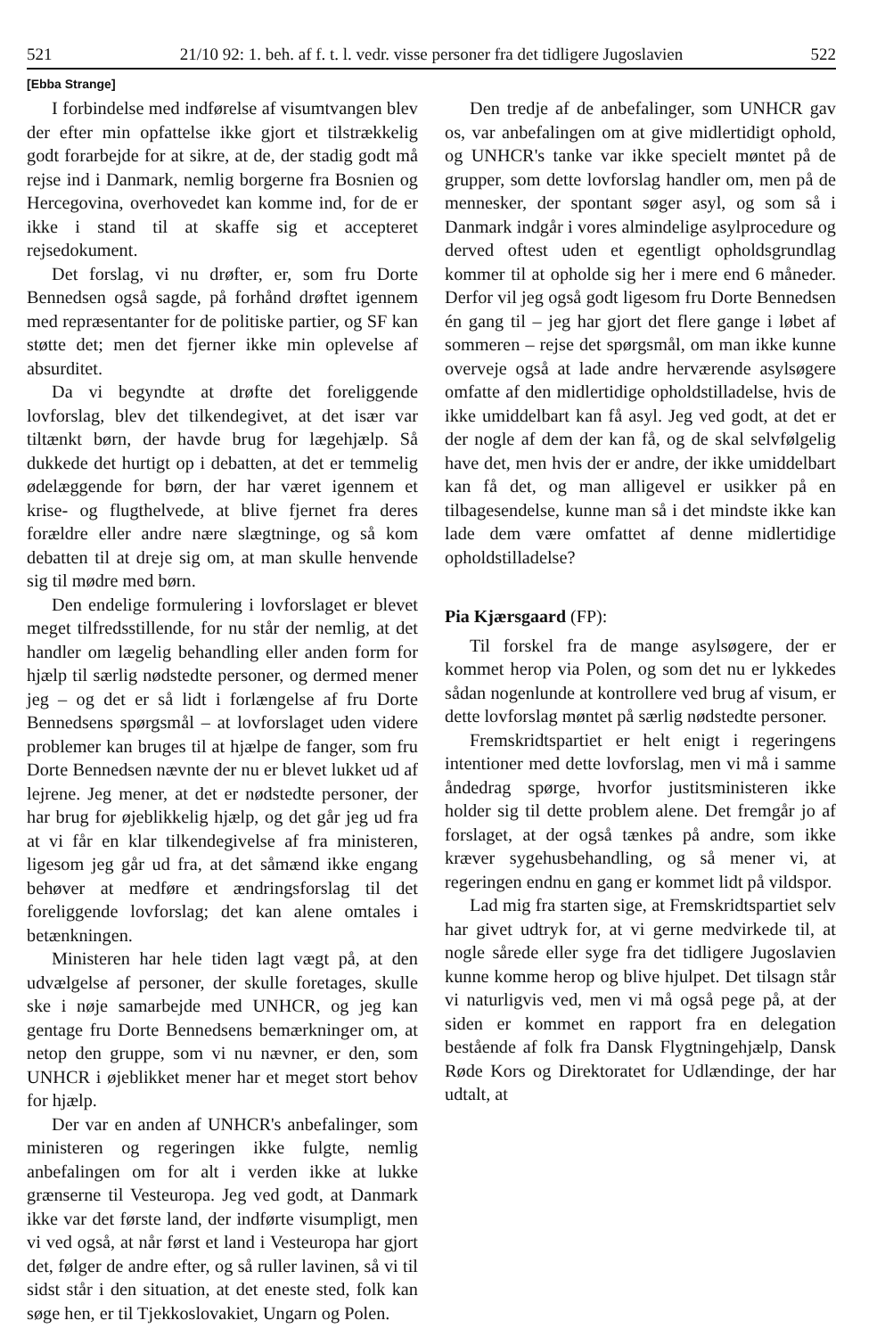521 21/10 92: 1. beh. af f. t. l. vedr. visse personer fra det tidligere Jugoslavien 522
[Ebba Strange]
I forbindelse med indførelse af visumtvangen blev der efter min opfattelse ikke gjort et tilstrækkelig godt forarbejde for at sikre, at de, der stadig godt må rejse ind i Danmark, nemlig borgerne fra Bosnien og Hercegovina, overhovedet kan komme ind, for de er ikke i stand til at skaffe sig et accepteret rejsedokument.
Det forslag, vi nu drøfter, er, som fru Dorte Bennedsen også sagde, på forhånd drøftet igennem med repræsentanter for de politiske partier, og SF kan støtte det; men det fjerner ikke min oplevelse af absurditet.
Da vi begyndte at drøfte det foreliggende lovforslag, blev det tilkendegivet, at det især var tiltænkt børn, der havde brug for lægehjælp. Så dukkede det hurtigt op i debatten, at det er temmelig ødelæggende for børn, der har været igennem et krise- og flugthelvede, at blive fjernet fra deres forældre eller andre nære slægtninge, og så kom debatten til at dreje sig om, at man skulle henvende sig til mødre med børn.
Den endelige formulering i lovforslaget er blevet meget tilfredsstillende, for nu står der nemlig, at det handler om lægelig behandling eller anden form for hjælp til særlig nødstedte personer, og dermed mener jeg – og det er så lidt i forlængelse af fru Dorte Bennedsens spørgsmål – at lovforslaget uden videre problemer kan bruges til at hjælpe de fanger, som fru Dorte Bennedsen nævnte der nu er blevet lukket ud af lejrene. Jeg mener, at det er nødstedte personer, der har brug for øjeblikkelig hjælp, og det går jeg ud fra at vi får en klar tilkendegivelse af fra ministeren, ligesom jeg går ud fra, at det såmænd ikke engang behøver at medføre et ændringsforslag til det foreliggende lovforslag; det kan alene omtales i betænkningen.
Ministeren har hele tiden lagt vægt på, at den udvælgelse af personer, der skulle foretages, skulle ske i nøje samarbejde med UNHCR, og jeg kan gentage fru Dorte Bennedsens bemærkninger om, at netop den gruppe, som vi nu nævner, er den, som UNHCR i øjeblikket mener har et meget stort behov for hjælp.
Der var en anden af UNHCR's anbefalinger, som ministeren og regeringen ikke fulgte, nemlig anbefalingen om for alt i verden ikke at lukke grænserne til Vesteuropa. Jeg ved godt, at Danmark ikke var det første land, der indførte visumpligt, men vi ved også, at når først et land i Vesteuropa har gjort det, følger de andre efter, og så ruller lavinen, så vi til sidst står i den situation, at det eneste sted, folk kan søge hen, er til Tjekkoslovakiet, Ungarn og Polen.
Den tredje af de anbefalinger, som UNHCR gav os, var anbefalingen om at give midlertidigt ophold, og UNHCR's tanke var ikke specielt møntet på de grupper, som dette lovforslag handler om, men på de mennesker, der spontant søger asyl, og som så i Danmark indgår i vores almindelige asylprocedure og derved oftest uden et egentligt opholdsgrundlag kommer til at opholde sig her i mere end 6 måneder. Derfor vil jeg også godt ligesom fru Dorte Bennedsen én gang til – jeg har gjort det flere gange i løbet af sommeren – rejse det spørgsmål, om man ikke kunne overveje også at lade andre herværende asylsøgere omfatte af den midlertidige opholdstilladelse, hvis de ikke umiddelbart kan få asyl. Jeg ved godt, at det er der nogle af dem der kan få, og de skal selvfølgelig have det, men hvis der er andre, der ikke umiddelbart kan få det, og man alligevel er usikker på en tilbagesendelse, kunne man så i det mindste ikke kan lade dem være omfattet af denne midlertidige opholdstilladelse?
Pia Kjærsgaard (FP):
Til forskel fra de mange asylsøgere, der er kommet herop via Polen, og som det nu er lykkedes sådan nogenlunde at kontrollere ved brug af visum, er dette lovforslag møntet på særlig nødstedte personer.
Fremskridtspartiet er helt enigt i regeringens intentioner med dette lovforslag, men vi må i samme åndedrag spørge, hvorfor justitsministeren ikke holder sig til dette problem alene. Det fremgår jo af forslaget, at der også tænkes på andre, som ikke kræver sygehusbehandling, og så mener vi, at regeringen endnu en gang er kommet lidt på vildspor.
Lad mig fra starten sige, at Fremskridtspartiet selv har givet udtryk for, at vi gerne medvirkede til, at nogle sårede eller syge fra det tidligere Jugoslavien kunne komme herop og blive hjulpet. Det tilsagn står vi naturligvis ved, men vi må også pege på, at der siden er kommet en rapport fra en delegation bestående af folk fra Dansk Flygtningehjælp, Dansk Røde Kors og Direktoratet for Udlændinge, der har udtalt, at